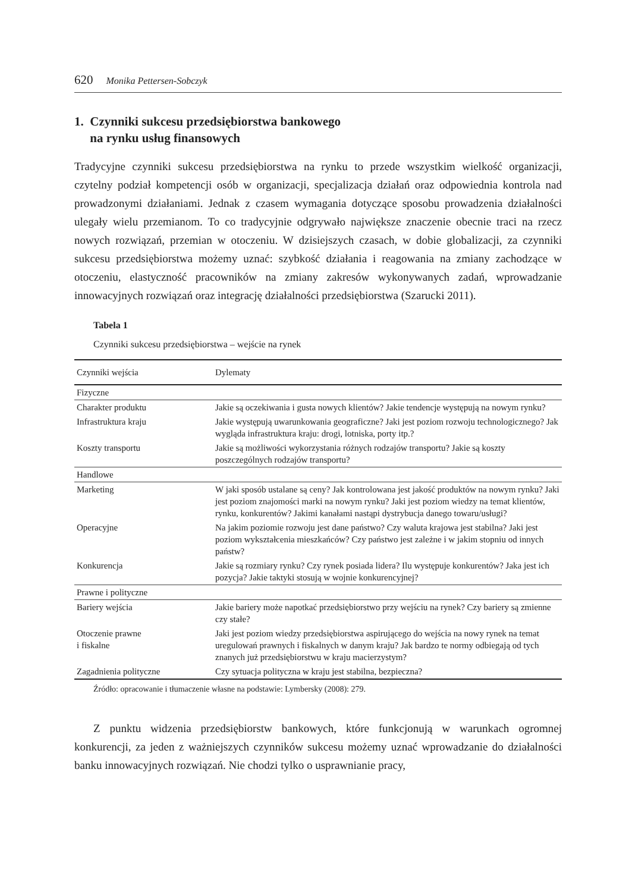620 Monika Pettersen-Sobczyk
1. Czynniki sukcesu przedsiębiorstwa bankowego
na rynku usług finansowych
Tradycyjne czynniki sukcesu przedsiębiorstwa na rynku to przede wszystkim wielkość organizacji, czytelny podział kompetencji osób w organizacji, specjalizacja działań oraz odpowiednia kontrola nad prowadzonymi działaniami. Jednak z czasem wymagania dotyczące sposobu prowadzenia działalności ulegały wielu przemianom. To co tradycyjnie odgrywało największe znaczenie obecnie traci na rzecz nowych rozwiązań, przemian w otoczeniu. W dzisiejszych czasach, w dobie globalizacji, za czynniki sukcesu przedsiębiorstwa możemy uznać: szybkość działania i reagowania na zmiany zachodzące w otoczeniu, elastyczność pracowników na zmiany zakresów wykonywanych zadań, wprowadzanie innowacyjnych rozwiązań oraz integrację działalności przedsiębiorstwa (Szarucki 2011).
Tabela 1
Czynniki sukcesu przedsiębiorstwa – wejście na rynek
| Czynniki wejścia | Dylematy |
| --- | --- |
| Fizyczne | |
| Charakter produktu | Jakie są oczekiwania i gusta nowych klientów? Jakie tendencje występują na nowym rynku? |
| Infrastruktura kraju | Jakie występują uwarunkowania geograficzne? Jaki jest poziom rozwoju technologicznego? Jak wygląda infrastruktura kraju: drogi, lotniska, porty itp.? |
| Koszty transportu | Jakie są możliwości wykorzystania różnych rodzajów transportu? Jakie są koszty poszczególnych rodzajów transportu? |
| Handlowe | |
| Marketing | W jaki sposób ustalane są ceny? Jak kontrolowana jest jakość produktów na nowym rynku? Jaki jest poziom znajomości marki na nowym rynku? Jaki jest poziom wiedzy na temat klientów, rynku, konkurentów? Jakimi kanałami nastąpi dystrybucja danego towaru/usługi? |
| Operacyjne | Na jakim poziomie rozwoju jest dane państwo? Czy waluta krajowa jest stabilna? Jaki jest poziom wykształcenia mieszkańców? Czy państwo jest zależne i w jakim stopniu od innych państw? |
| Konkurencja | Jakie są rozmiary rynku? Czy rynek posiada lidera? Ilu występuje konkurentów? Jaka jest ich pozycja? Jakie taktyki stosują w wojnie konkurencyjnej? |
| Prawne i polityczne | |
| Bariery wejścia | Jakie bariery może napotkać przedsiębiorstwo przy wejściu na rynek? Czy bariery są zmienne czy stałe? |
| Otoczenie prawne i fiskalne | Jaki jest poziom wiedzy przedsiębiorstwa aspirującego do wejścia na nowy rynek na temat uregulowań prawnych i fiskalnych w danym kraju? Jak bardzo te normy odbiegają od tych znanych już przedsiębiorstwu w kraju macierzystym? |
| Zagadnienia polityczne | Czy sytuacja polityczna w kraju jest stabilna, bezpieczna? |
Źródło: opracowanie i tłumaczenie własne na podstawie: Lymbersky (2008): 279.
Z punktu widzenia przedsiębiorstw bankowych, które funkcjonują w warunkach ogromnej konkurencji, za jeden z ważniejszych czynników sukcesu możemy uznać wprowadzanie do działalności banku innowacyjnych rozwiązań. Nie chodzi tylko o usprawnianie pracy,